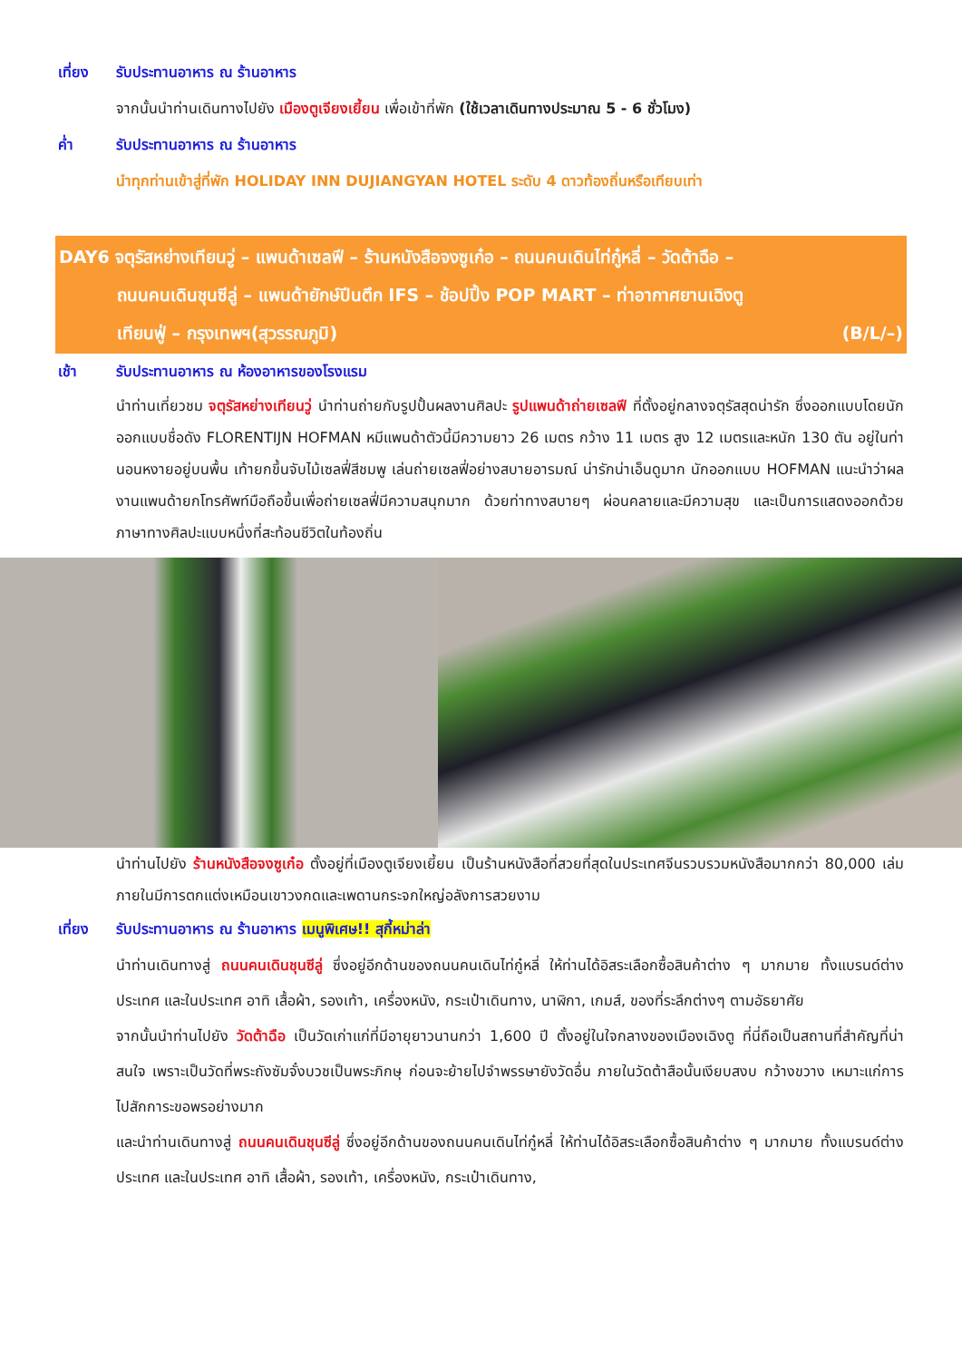เที่ยง รับประทานอาหาร ณ ร้านอาหาร
จากนั้นนำท่านเดินทางไปยัง เมืองตูเจียงเยี้ยน เพื่อเข้าที่พัก (ใช้เวลาเดินทางประมาณ 5 - 6 ชั่วโมง)
ค่ำ รับประทานอาหาร ณ ร้านอาหาร
นำทุกท่านเข้าสู่ที่พัก HOLIDAY INN DUJIANGYAN HOTEL ระดับ 4 ดาวท้องถิ่นหรือเทียบเท่า
DAY6 จตุรัสหย่างเทียนวู่ – แพนด้าเซลฟี – ร้านหนังสือจงซูเก๋อ – ถนนคนเดินไท่กู๋หลี่ – วัดต้าฉือ –
ถนนคนเดินชุนซีลู่ – แพนด้ายักษ์ปีนตึก IFS – ช้อปปิ้ง POP MART – ท่าอากาศยานเฉิงตู
เทียนฟู่ – กรุงเทพฯ(สุวรรณภูมิ) (B/L/–)
เช้า รับประทานอาหาร ณ ห้องอาหารของโรงแรม
นำท่านเที่ยวชม จตุรัสหย่างเทียนวู่ นำท่านถ่ายกับรูปปั้นผลงานศิลปะ รูปแพนด้าถ่ายเซลฟี ที่ตั้งอยู่กลางจตุรัสสุดน่ารัก ซึ่งออกแบบโดยนักออกแบบชื่อดัง FLORENTIJN HOFMAN หมีแพนด้าตัวนี้มีความยาว 26 เมตร กว้าง 11 เมตร สูง 12 เมตรและหนัก 130 ตัน อยู่ในท่านอนหงายอยู่บนพื้น เท้ายกขึ้นจับไม้เซลฟี่สีชมพู เล่นถ่ายเซลฟี่อย่างสบายอารมณ์ น่ารักน่าเอ็นดูมาก นักออกแบบ HOFMAN แนะนำว่าผลงานแพนด้ายกโทรศัพท์มือถือขึ้นเพื่อถ่ายเซลฟี่มีความสนุกมาก ด้วยท่าทางสบายๆ ผ่อนคลายและมีความสุข และเป็นการแสดงออกด้วยภาษาทางศิลปะแบบหนึ่งที่สะท้อนชีวิตในท้องถิ่น
นำท่านไปยัง ร้านหนังสือจงซูเก๋อ ตั้งอยู่ที่เมืองตูเจียงเยี้ยน เป็นร้านหนังสือที่สวยที่สุดในประเทศจีนรวบรวมหนังสือมากกว่า 80,000 เล่ม ภายในมีการตกแต่งเหมือนเขาวงกดและเพดานกระจกใหญ่อลังการสวยงาม
เที่ยง รับประทานอาหาร ณ ร้านอาหาร เมนูพิเศษ!! สุกี้หม่าล่า
นำท่านเดินทางสู่ ถนนคนเดินชุนซีลู่ ซึ่งอยู่อีกด้านของถนนคนเดินไท่กู๋หลี่ ให้ท่านได้อิสระเลือกซื้อสินค้าต่าง ๆ มากมาย ทั้งแบรนด์ต่างประเทศ และในประเทศ อาทิ เสื้อผ้า, รองเท้า, เครื่องหนัง, กระเป๋าเดินทาง, นาฬิกา, เกมส์, ของที่ระลึกต่างๆ ตามอัธยาศัย
จากนั้นนำท่านไปยัง วัดต้าฉือ เป็นวัดเก่าแก่ที่มีอายุยาวนานกว่า 1,600 ปี ตั้งอยู่ในใจกลางของเมืองเฉิงตู ที่นี่ถือเป็นสถานที่สำคัญที่น่าสนใจ เพราะเป็นวัดที่พระถังซัมจั๋งบวชเป็นพระภิกษุ ก่อนจะย้ายไปจำพรรษายังวัดอื่น ภายในวัดต้าสือนั้นเงียบสงบ กว้างขวาง เหมาะแก่การไปสักการะขอพรอย่างมาก
และนำท่านเดินทางสู่ ถนนคนเดินชุนซีลู่ ซึ่งอยู่อีกด้านของถนนคนเดินไท่กู๋หลี่ ให้ท่านได้อิสระเลือกซื้อสินค้าต่าง ๆ มากมาย ทั้งแบรนด์ต่างประเทศ และในประเทศ อาทิ เสื้อผ้า, รองเท้า, เครื่องหนัง, กระเป๋าเดินทาง,